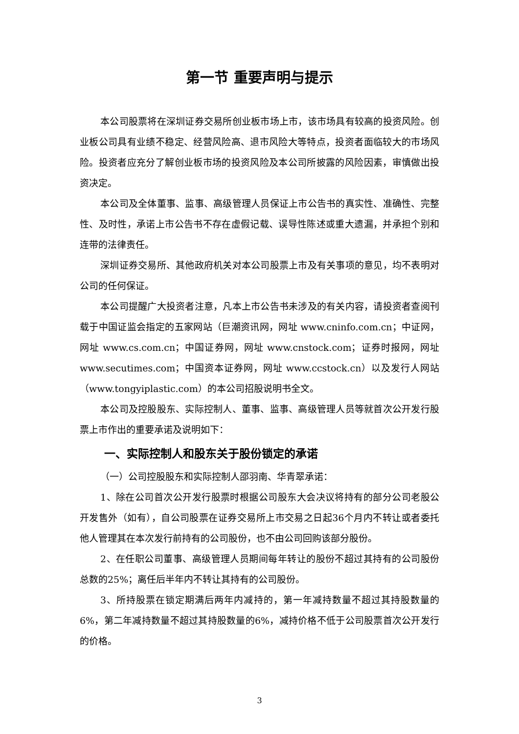第一节 重要声明与提示
本公司股票将在深圳证券交易所创业板市场上市，该市场具有较高的投资风险。创业板公司具有业绩不稳定、经营风险高、退市风险大等特点，投资者面临较大的市场风险。投资者应充分了解创业板市场的投资风险及本公司所披露的风险因素，审慎做出投资决定。
本公司及全体董事、监事、高级管理人员保证上市公告书的真实性、准确性、完整性、及时性，承诺上市公告书不存在虚假记载、误导性陈述或重大遗漏，并承担个别和连带的法律责任。
深圳证券交易所、其他政府机关对本公司股票上市及有关事项的意见，均不表明对公司的任何保证。
本公司提醒广大投资者注意，凡本上市公告书未涉及的有关内容，请投资者查阅刊载于中国证监会指定的五家网站（巨潮资讯网，网址 www.cninfo.com.cn；中证网，网址 www.cs.com.cn；中国证券网，网址 www.cnstock.com；证券时报网，网址 www.secutimes.com；中国资本证券网，网址 www.ccstock.cn）以及发行人网站（www.tongyiplastic.com）的本公司招股说明书全文。
本公司及控股股东、实际控制人、董事、监事、高级管理人员等就首次公开发行股票上市作出的重要承诺及说明如下：
一、实际控制人和股东关于股份锁定的承诺
（一）公司控股股东和实际控制人邵羽南、华青翠承诺：
1、除在公司首次公开发行股票时根据公司股东大会决议将持有的部分公司老股公开发售外（如有），自公司股票在证券交易所上市交易之日起36个月内不转让或者委托他人管理其在本次发行前持有的公司股份，也不由公司回购该部分股份。
2、在任职公司董事、高级管理人员期间每年转让的股份不超过其持有的公司股份总数的25%；离任后半年内不转让其持有的公司股份。
3、所持股票在锁定期满后两年内减持的，第一年减持数量不超过其持股数量的6%，第二年减持数量不超过其持股数量的6%，减持价格不低于公司股票首次公开发行的价格。
3